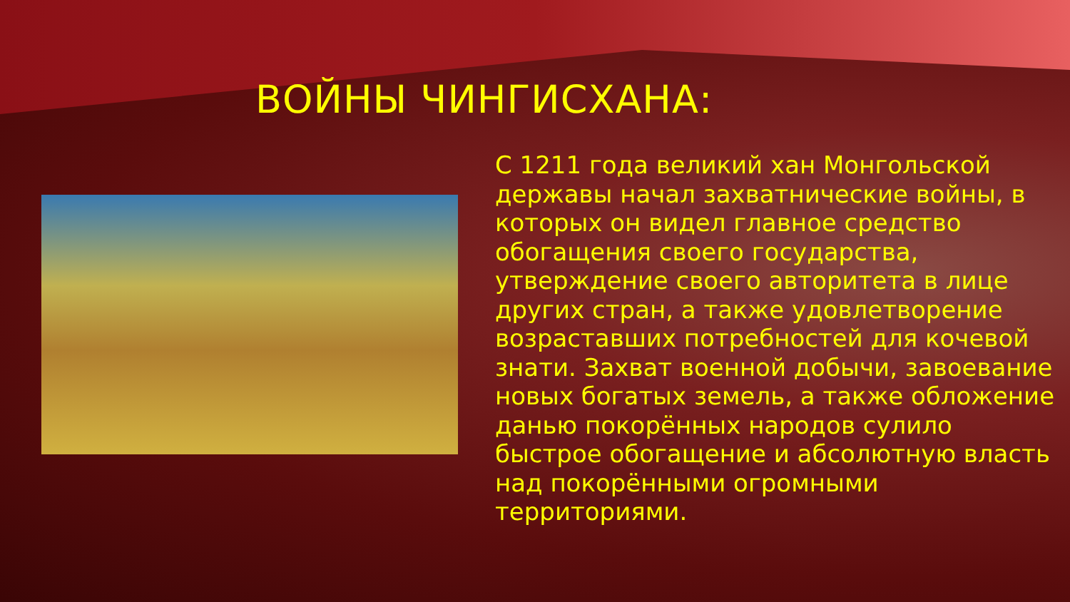ВОЙНЫ ЧИНГИСХАНА:
С 1211 года великий хан Монгольской державы начал захватнические войны, в которых он видел главное средство обогащения своего государства, утверждение своего авторитета в лице других стран, а также удовлетворение возраставших потребностей для кочевой знати. Захват военной добычи, завоевание новых богатых земель, а также обложение данью покорённых народов сулило быстрое обогащение и абсолютную власть над покорёнными огромными территориями.